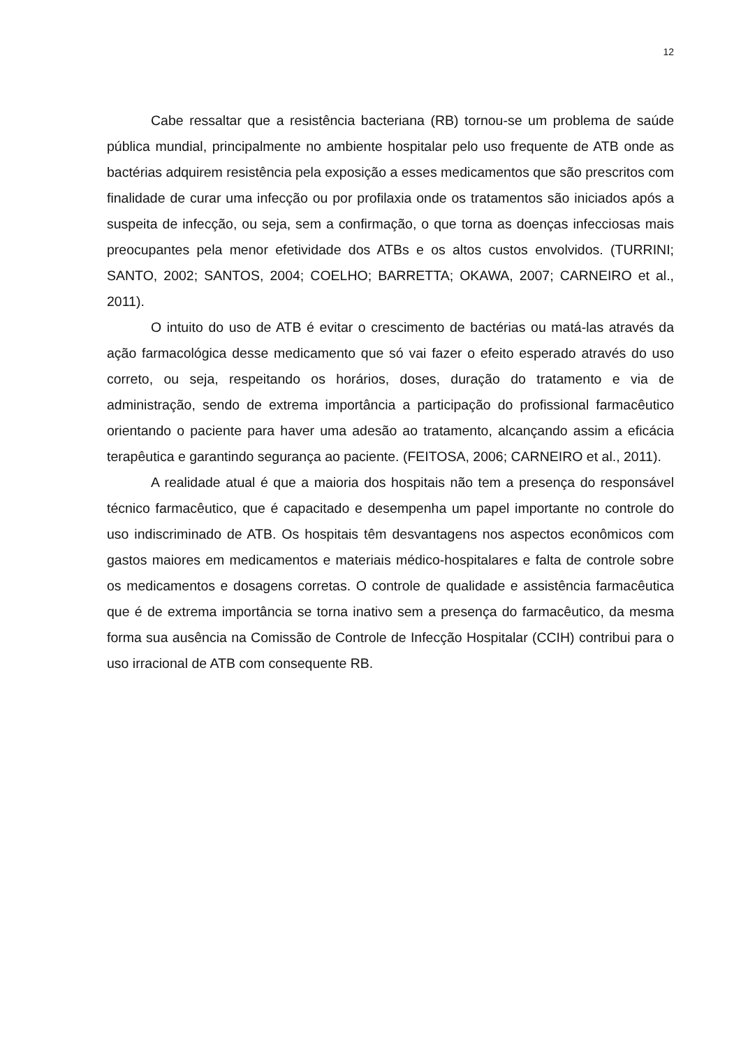12
Cabe ressaltar que a resistência bacteriana (RB) tornou-se um problema de saúde pública mundial, principalmente no ambiente hospitalar pelo uso frequente de ATB onde as bactérias adquirem resistência pela exposição a esses medicamentos que são prescritos com finalidade de curar uma infecção ou por profilaxia onde os tratamentos são iniciados após a suspeita de infecção, ou seja, sem a confirmação, o que torna as doenças infecciosas mais preocupantes pela menor efetividade dos ATBs e os altos custos envolvidos. (TURRINI; SANTO, 2002; SANTOS, 2004; COELHO; BARRETTA; OKAWA, 2007; CARNEIRO et al., 2011).
O intuito do uso de ATB é evitar o crescimento de bactérias ou matá-las através da ação farmacológica desse medicamento que só vai fazer o efeito esperado através do uso correto, ou seja, respeitando os horários, doses, duração do tratamento e via de administração, sendo de extrema importância a participação do profissional farmacêutico orientando o paciente para haver uma adesão ao tratamento, alcançando assim a eficácia terapêutica e garantindo segurança ao paciente. (FEITOSA, 2006; CARNEIRO et al., 2011).
A realidade atual é que a maioria dos hospitais não tem a presença do responsável técnico farmacêutico, que é capacitado e desempenha um papel importante no controle do uso indiscriminado de ATB. Os hospitais têm desvantagens nos aspectos econômicos com gastos maiores em medicamentos e materiais médico-hospitalares e falta de controle sobre os medicamentos e dosagens corretas. O controle de qualidade e assistência farmacêutica que é de extrema importância se torna inativo sem a presença do farmacêutico, da mesma forma sua ausência na Comissão de Controle de Infecção Hospitalar (CCIH) contribui para o uso irracional de ATB com consequente RB.